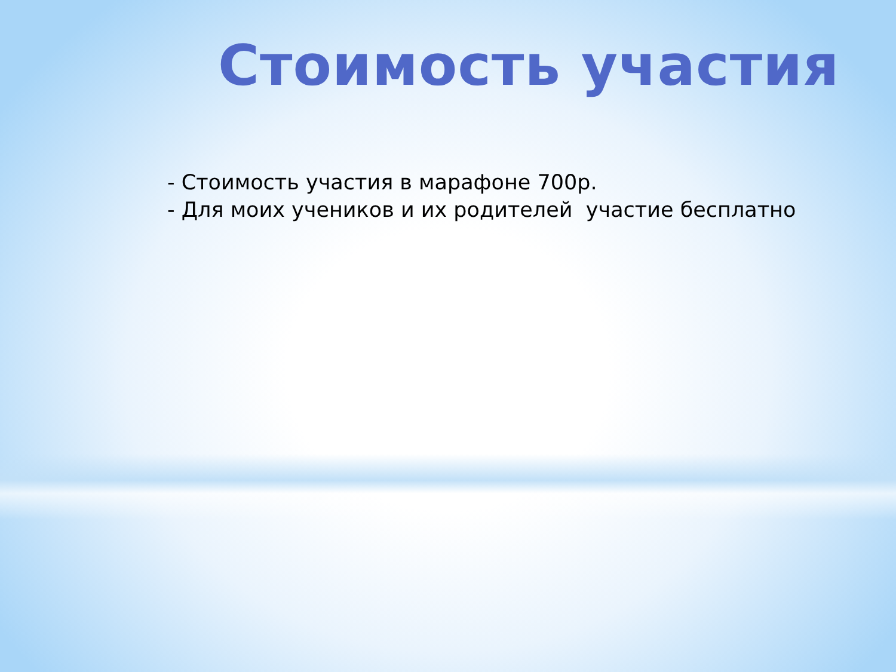Стоимость участия
- Стоимость участия в марафоне 700р.
- Для моих учеников и их родителей участие бесплатно